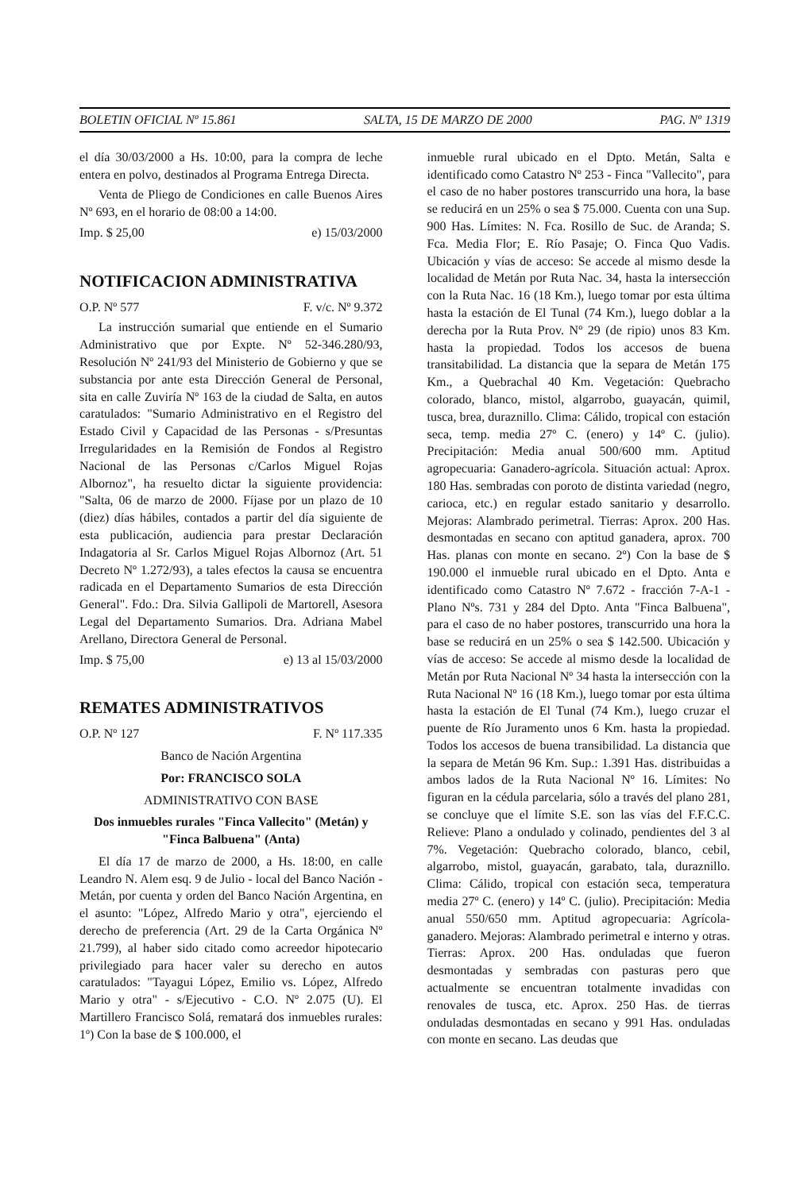BOLETIN OFICIAL Nº 15.861 SALTA, 15 DE MARZO DE 2000 PAG. Nº 1319
el día 30/03/2000 a Hs. 10:00, para la compra de leche entera en polvo, destinados al Programa Entrega Directa.
Venta de Pliego de Condiciones en calle Buenos Aires Nº 693, en el horario de 08:00 a 14:00.
Imp. $ 25,00 e) 15/03/2000
NOTIFICACION ADMINISTRATIVA
O.P. Nº 577 F. v/c. Nº 9.372
La instrucción sumarial que entiende en el Sumario Administrativo que por Expte. Nº 52-346.280/93, Resolución Nº 241/93 del Ministerio de Gobierno y que se substancia por ante esta Dirección General de Personal, sita en calle Zuviría Nº 163 de la ciudad de Salta, en autos caratulados: "Sumario Administrativo en el Registro del Estado Civil y Capacidad de las Personas - s/Presuntas Irregularidades en la Remisión de Fondos al Registro Nacional de las Personas c/Carlos Miguel Rojas Albornoz", ha resuelto dictar la siguiente providencia: "Salta, 06 de marzo de 2000. Fíjase por un plazo de 10 (diez) días hábiles, contados a partir del día siguiente de esta publicación, audiencia para prestar Declaración Indagatoria al Sr. Carlos Miguel Rojas Albornoz (Art. 51 Decreto Nº 1.272/93), a tales efectos la causa se encuentra radicada en el Departamento Sumarios de esta Dirección General". Fdo.: Dra. Silvia Gallipoli de Martorell, Asesora Legal del Departamento Sumarios. Dra. Adriana Mabel Arellano, Directora General de Personal.
Imp. $ 75,00 e) 13 al 15/03/2000
REMATES ADMINISTRATIVOS
O.P. Nº 127 F. Nº 117.335
Banco de Nación Argentina
Por: FRANCISCO SOLA
ADMINISTRATIVO CON BASE
Dos inmuebles rurales "Finca Vallecito" (Metán) y "Finca Balbuena" (Anta)
El día 17 de marzo de 2000, a Hs. 18:00, en calle Leandro N. Alem esq. 9 de Julio - local del Banco Nación - Metán, por cuenta y orden del Banco Nación Argentina, en el asunto: "López, Alfredo Mario y otra", ejerciendo el derecho de preferencia (Art. 29 de la Carta Orgánica Nº 21.799), al haber sido citado como acreedor hipotecario privilegiado para hacer valer su derecho en autos caratulados: "Tayagui López, Emilio vs. López, Alfredo Mario y otra" - s/Ejecutivo - C.O. Nº 2.075 (U). El Martillero Francisco Solá, rematará dos inmuebles rurales: 1º) Con la base de $ 100.000, el
inmueble rural ubicado en el Dpto. Metán, Salta e identificado como Catastro Nº 253 - Finca "Vallecito", para el caso de no haber postores transcurrido una hora, la base se reducirá en un 25% o sea $ 75.000. Cuenta con una Sup. 900 Has. Límites: N. Fca. Rosillo de Suc. de Aranda; S. Fca. Media Flor; E. Río Pasaje; O. Finca Quo Vadis. Ubicación y vías de acceso: Se accede al mismo desde la localidad de Metán por Ruta Nac. 34, hasta la intersección con la Ruta Nac. 16 (18 Km.), luego tomar por esta última hasta la estación de El Tunal (74 Km.), luego doblar a la derecha por la Ruta Prov. Nº 29 (de ripio) unos 83 Km. hasta la propiedad. Todos los accesos de buena transitabilidad. La distancia que la separa de Metán 175 Km., a Quebrachal 40 Km. Vegetación: Quebracho colorado, blanco, mistol, algarrobo, guayacán, quimil, tusca, brea, duraznillo. Clima: Cálido, tropical con estación seca, temp. media 27º C. (enero) y 14º C. (julio). Precipitación: Media anual 500/600 mm. Aptitud agropecuaria: Ganadero-agrícola. Situación actual: Aprox. 180 Has. sembradas con poroto de distinta variedad (negro, carioca, etc.) en regular estado sanitario y desarrollo. Mejoras: Alambrado perimetral. Tierras: Aprox. 200 Has. desmontadas en secano con aptitud ganadera, aprox. 700 Has. planas con monte en secano. 2º) Con la base de $ 190.000 el inmueble rural ubicado en el Dpto. Anta e identificado como Catastro Nº 7.672 - fracción 7-A-1 - Plano Nºs. 731 y 284 del Dpto. Anta "Finca Balbuena", para el caso de no haber postores, transcurrido una hora la base se reducirá en un 25% o sea $ 142.500. Ubicación y vías de acceso: Se accede al mismo desde la localidad de Metán por Ruta Nacional Nº 34 hasta la intersección con la Ruta Nacional Nº 16 (18 Km.), luego tomar por esta última hasta la estación de El Tunal (74 Km.), luego cruzar el puente de Río Juramento unos 6 Km. hasta la propiedad. Todos los accesos de buena transibilidad. La distancia que la separa de Metán 96 Km. Sup.: 1.391 Has. distribuidas a ambos lados de la Ruta Nacional Nº 16. Límites: No figuran en la cédula parcelaria, sólo a través del plano 281, se concluye que el límite S.E. son las vías del F.F.C.C. Relieve: Plano a ondulado y colinado, pendientes del 3 al 7%. Vegetación: Quebracho colorado, blanco, cebil, algarrobo, mistol, guayacán, garabato, tala, duraznillo. Clima: Cálido, tropical con estación seca, temperatura media 27º C. (enero) y 14º C. (julio). Precipitación: Media anual 550/650 mm. Aptitud agropecuaria: Agrícola-ganadero. Mejoras: Alambrado perimetral e interno y otras. Tierras: Aprox. 200 Has. onduladas que fueron desmontadas y sembradas con pasturas pero que actualmente se encuentran totalmente invadidas con renovales de tusca, etc. Aprox. 250 Has. de tierras onduladas desmontadas en secano y 991 Has. onduladas con monte en secano. Las deudas que